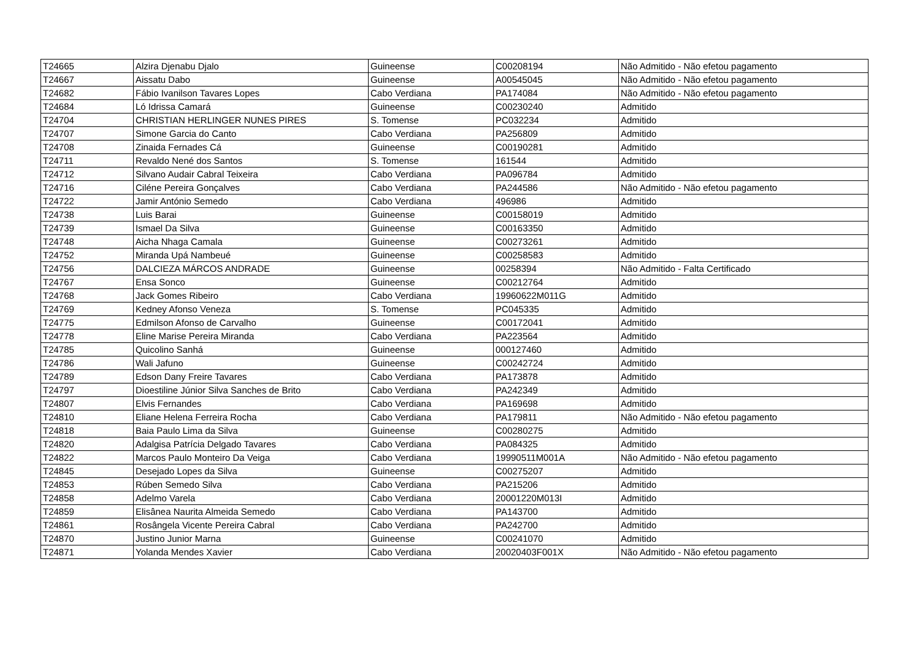| T24665 | Alzira Djenabu Djalo | Guineense | C00208194 | Não Admitido - Não efetou pagamento |
| T24667 | Aissatu Dabo | Guineense | A00545045 | Não Admitido - Não efetou pagamento |
| T24682 | Fábio Ivanilson Tavares Lopes | Cabo Verdiana | PA174084 | Não Admitido - Não efetou pagamento |
| T24684 | Ló Idrissa Camará | Guineense | C00230240 | Admitido |
| T24704 | CHRISTIAN HERLINGER NUNES PIRES | S. Tomense | PC032234 | Admitido |
| T24707 | Simone Garcia do Canto | Cabo Verdiana | PA256809 | Admitido |
| T24708 | Zinaida Fernades Cá | Guineense | C00190281 | Admitido |
| T24711 | Revaldo Nené dos Santos | S. Tomense | 161544 | Admitido |
| T24712 | Silvano Audair Cabral Teixeira | Cabo Verdiana | PA096784 | Admitido |
| T24716 | Ciléne Pereira Gonçalves | Cabo Verdiana | PA244586 | Não Admitido - Não efetou pagamento |
| T24722 | Jamir António Semedo | Cabo Verdiana | 496986 | Admitido |
| T24738 | Luis Barai | Guineense | C00158019 | Admitido |
| T24739 | Ismael Da Silva | Guineense | C00163350 | Admitido |
| T24748 | Aicha Nhaga Camala | Guineense | C00273261 | Admitido |
| T24752 | Miranda Upá Nambeué | Guineense | C00258583 | Admitido |
| T24756 | DALCIEZA MÁRCOS ANDRADE | Guineense | 00258394 | Não Admitido - Falta Certificado |
| T24767 | Ensa Sonco | Guineense | C00212764 | Admitido |
| T24768 | Jack Gomes Ribeiro | Cabo Verdiana | 19960622M011G | Admitido |
| T24769 | Kedney Afonso Veneza | S. Tomense | PC045335 | Admitido |
| T24775 | Edmilson Afonso de Carvalho | Guineense | C00172041 | Admitido |
| T24778 | Eline Marise Pereira Miranda | Cabo Verdiana | PA223564 | Admitido |
| T24785 | Quicolino Sanhá | Guineense | 000127460 | Admitido |
| T24786 | Wali Jafuno | Guineense | C00242724 | Admitido |
| T24789 | Edson Dany Freire Tavares | Cabo Verdiana | PA173878 | Admitido |
| T24797 | Dioestiline Júnior Silva Sanches de Brito | Cabo Verdiana | PA242349 | Admitido |
| T24807 | Elvis Fernandes | Cabo Verdiana | PA169698 | Admitido |
| T24810 | Eliane Helena Ferreira Rocha | Cabo Verdiana | PA179811 | Não Admitido - Não efetou pagamento |
| T24818 | Baia Paulo Lima da Silva | Guineense | C00280275 | Admitido |
| T24820 | Adalgisa Patrícia Delgado Tavares | Cabo Verdiana | PA084325 | Admitido |
| T24822 | Marcos Paulo Monteiro Da Veiga | Cabo Verdiana | 19990511M001A | Não Admitido - Não efetou pagamento |
| T24845 | Desejado Lopes da Silva | Guineense | C00275207 | Admitido |
| T24853 | Rúben Semedo Silva | Cabo Verdiana | PA215206 | Admitido |
| T24858 | Adelmo Varela | Cabo Verdiana | 20001220M013I | Admitido |
| T24859 | Elisânea Naurita Almeida Semedo | Cabo Verdiana | PA143700 | Admitido |
| T24861 | Rosângela Vicente Pereira Cabral | Cabo Verdiana | PA242700 | Admitido |
| T24870 | Justino Junior Marna | Guineense | C00241070 | Admitido |
| T24871 | Yolanda Mendes Xavier | Cabo Verdiana | 20020403F001X | Não Admitido - Não efetou pagamento |